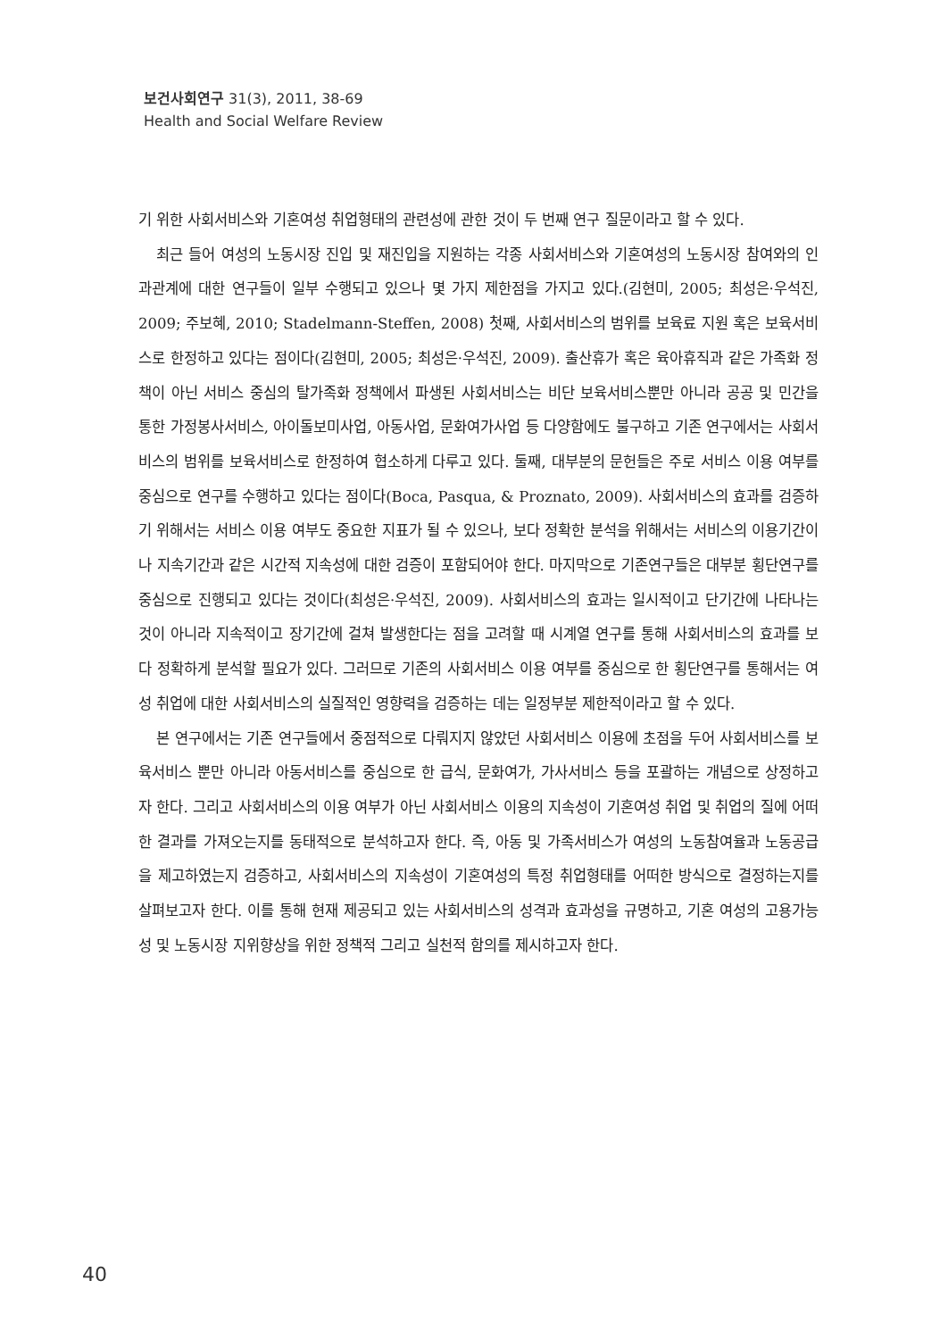보건사회연구 31(3), 2011, 38-69
Health and Social Welfare Review
기 위한 사회서비스와 기혼여성 취업형태의 관련성에 관한 것이 두 번째 연구 질문이라고 할 수 있다.
최근 들어 여성의 노동시장 진입 및 재진입을 지원하는 각종 사회서비스와 기혼여성의 노동시장 참여와의 인과관계에 대한 연구들이 일부 수행되고 있으나 몇 가지 제한점을 가지고 있다.(김현미, 2005; 최성은·우석진, 2009; 주보혜, 2010; Stadelmann-Steffen, 2008) 첫째, 사회서비스의 범위를 보육료 지원 혹은 보육서비스로 한정하고 있다는 점이다(김현미, 2005; 최성은·우석진, 2009). 출산휴가 혹은 육아휴직과 같은 가족화 정책이 아닌 서비스 중심의 탈가족화 정책에서 파생된 사회서비스는 비단 보육서비스뿐만 아니라 공공 및 민간을 통한 가정봉사서비스, 아이돌보미사업, 아동사업, 문화여가사업 등 다양함에도 불구하고 기존 연구에서는 사회서비스의 범위를 보육서비스로 한정하여 협소하게 다루고 있다. 둘째, 대부분의 문헌들은 주로 서비스 이용 여부를 중심으로 연구를 수행하고 있다는 점이다(Boca, Pasqua, & Proznato, 2009). 사회서비스의 효과를 검증하기 위해서는 서비스 이용 여부도 중요한 지표가 될 수 있으나, 보다 정확한 분석을 위해서는 서비스의 이용기간이나 지속기간과 같은 시간적 지속성에 대한 검증이 포함되어야 한다. 마지막으로 기존연구들은 대부분 횡단연구를 중심으로 진행되고 있다는 것이다(최성은·우석진, 2009). 사회서비스의 효과는 일시적이고 단기간에 나타나는 것이 아니라 지속적이고 장기간에 걸쳐 발생한다는 점을 고려할 때 시계열 연구를 통해 사회서비스의 효과를 보다 정확하게 분석할 필요가 있다. 그러므로 기존의 사회서비스 이용 여부를 중심으로 한 횡단연구를 통해서는 여성 취업에 대한 사회서비스의 실질적인 영향력을 검증하는 데는 일정부분 제한적이라고 할 수 있다.
본 연구에서는 기존 연구들에서 중점적으로 다뤄지지 않았던 사회서비스 이용에 초점을 두어 사회서비스를 보육서비스 뿐만 아니라 아동서비스를 중심으로 한 급식, 문화여가, 가사서비스 등을 포괄하는 개념으로 상정하고자 한다. 그리고 사회서비스의 이용 여부가 아닌 사회서비스 이용의 지속성이 기혼여성 취업 및 취업의 질에 어떠한 결과를 가져오는지를 동태적으로 분석하고자 한다. 즉, 아동 및 가족서비스가 여성의 노동참여율과 노동공급을 제고하였는지 검증하고, 사회서비스의 지속성이 기혼여성의 특정 취업형태를 어떠한 방식으로 결정하는지를 살펴보고자 한다. 이를 통해 현재 제공되고 있는 사회서비스의 성격과 효과성을 규명하고, 기혼 여성의 고용가능성 및 노동시장 지위향상을 위한 정책적 그리고 실천적 함의를 제시하고자 한다.
40